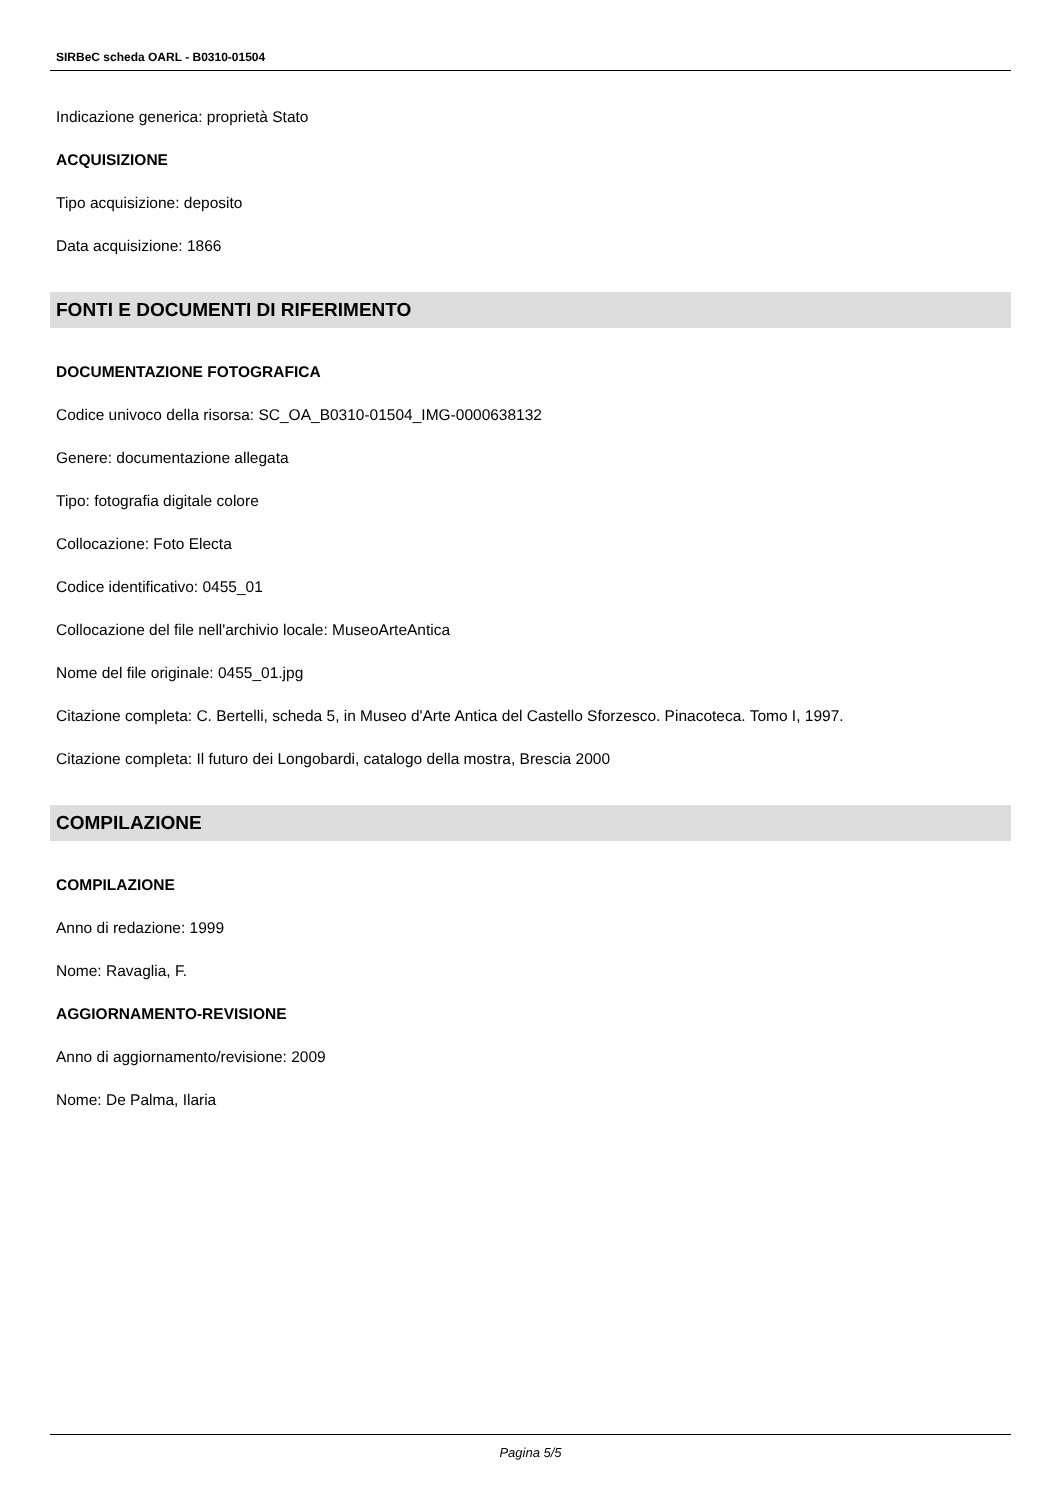SIRBeC scheda OARL - B0310-01504
Indicazione generica: proprietà Stato
ACQUISIZIONE
Tipo acquisizione: deposito
Data acquisizione: 1866
FONTI E DOCUMENTI DI RIFERIMENTO
DOCUMENTAZIONE FOTOGRAFICA
Codice univoco della risorsa: SC_OA_B0310-01504_IMG-0000638132
Genere: documentazione allegata
Tipo: fotografia digitale colore
Collocazione: Foto Electa
Codice identificativo: 0455_01
Collocazione del file nell'archivio locale: MuseoArteAntica
Nome del file originale: 0455_01.jpg
Citazione completa: C. Bertelli, scheda 5, in Museo d'Arte Antica del Castello Sforzesco. Pinacoteca. Tomo I, 1997.
Citazione completa: Il futuro dei Longobardi, catalogo della mostra, Brescia 2000
COMPILAZIONE
COMPILAZIONE
Anno di redazione: 1999
Nome: Ravaglia, F.
AGGIORNAMENTO-REVISIONE
Anno di aggiornamento/revisione: 2009
Nome: De Palma, Ilaria
Pagina 5/5